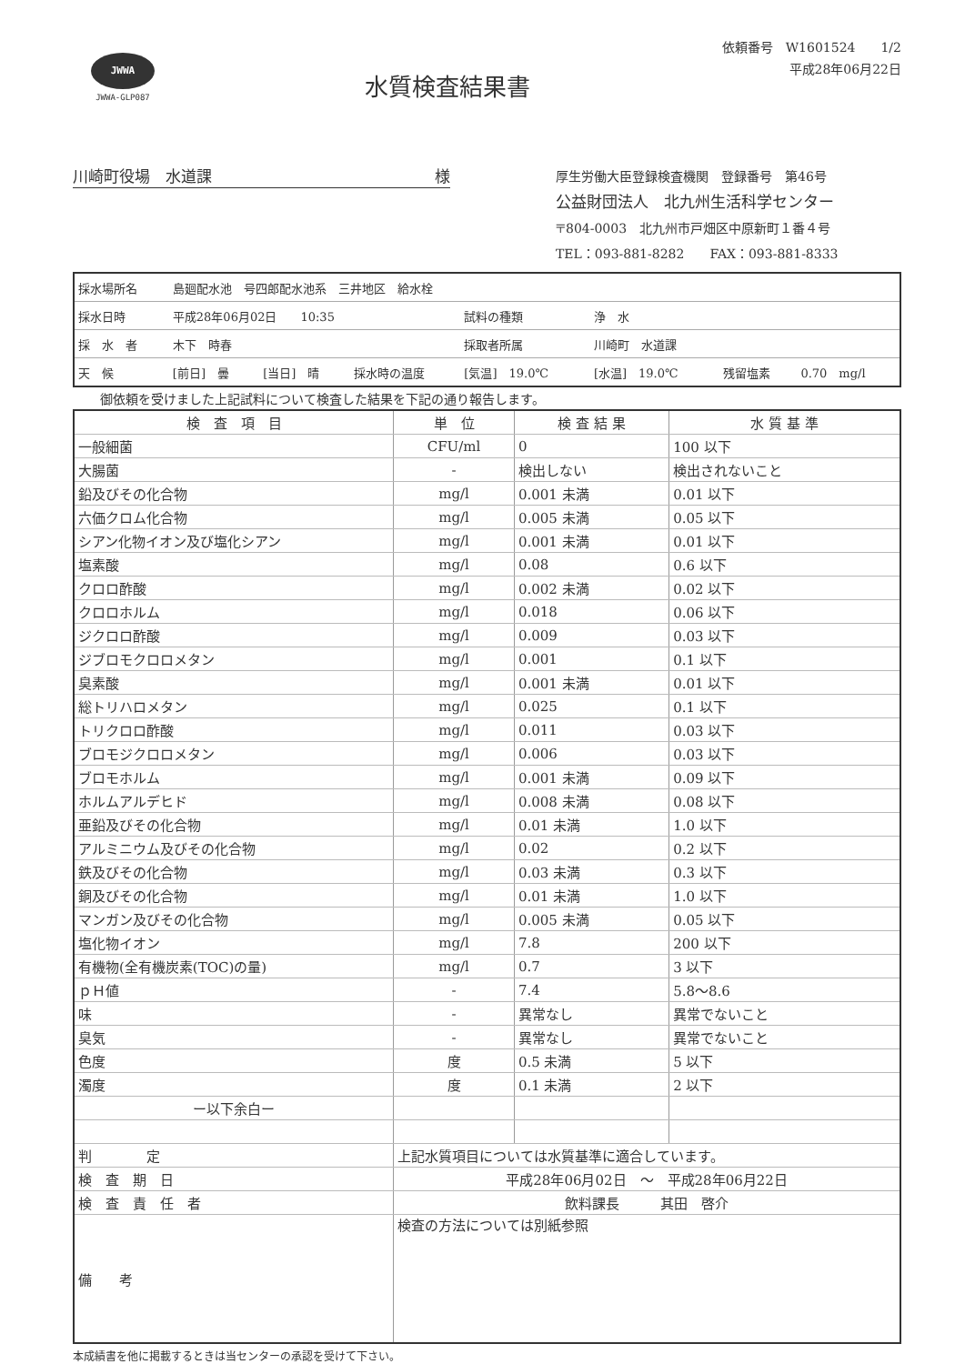JWWA
JWWA-GLP087
水質検査結果書
依頼番号　W1601524　　1/2
平成28年06月22日
川崎町役場　水道課 様
厚生労働大臣登録検査機関　登録番号　第46号
公益財団法人　北九州生活科学センター
〒804-0003　北九州市戸畑区中原新町１番４号
TEL：093-881-8282　　FAX：093-881-8333
| 採水場所名 | 島廻配水池 号四郎配水池系 三井地区 給水栓 | | | | | | |
| 採水日時 | 平成28年06月02日 10:35 | | | 試料の種類 | 浄 水 | | |
| 採 水 者 | 木下 時春 | | | 採取者所属 | 川崎町 水道課 | | |
| 天 候 | [前日] 曇 | [当日] 晴 | 採水時の温度 | [気温] 19.0℃ | [水温] 19.0℃ | 残留塩素 | 0.70 mg/l |
御依頼を受けました上記試料について検査した結果を下記の通り報告します。
| 検 査 項 目 | 単 位 | 検 査 結 果 | 水 質 基 準 |
| --- | --- | --- | --- |
| 一般細菌 | CFU/ml | 0 | 100 以下 |
| 大腸菌 | - | 検出しない | 検出されないこと |
| 鉛及びその化合物 | mg/l | 0.001 未満 | 0.01 以下 |
| 六価クロム化合物 | mg/l | 0.005 未満 | 0.05 以下 |
| シアン化物イオン及び塩化シアン | mg/l | 0.001 未満 | 0.01 以下 |
| 塩素酸 | mg/l | 0.08 | 0.6 以下 |
| クロロ酢酸 | mg/l | 0.002 未満 | 0.02 以下 |
| クロロホルム | mg/l | 0.018 | 0.06 以下 |
| ジクロロ酢酸 | mg/l | 0.009 | 0.03 以下 |
| ジブロモクロロメタン | mg/l | 0.001 | 0.1 以下 |
| 臭素酸 | mg/l | 0.001 未満 | 0.01 以下 |
| 総トリハロメタン | mg/l | 0.025 | 0.1 以下 |
| トリクロロ酢酸 | mg/l | 0.011 | 0.03 以下 |
| ブロモジクロロメタン | mg/l | 0.006 | 0.03 以下 |
| ブロモホルム | mg/l | 0.001 未満 | 0.09 以下 |
| ホルムアルデヒド | mg/l | 0.008 未満 | 0.08 以下 |
| 亜鉛及びその化合物 | mg/l | 0.01 未満 | 1.0 以下 |
| アルミニウム及びその化合物 | mg/l | 0.02 | 0.2 以下 |
| 鉄及びその化合物 | mg/l | 0.03 未満 | 0.3 以下 |
| 銅及びその化合物 | mg/l | 0.01 未満 | 1.0 以下 |
| マンガン及びその化合物 | mg/l | 0.005 未満 | 0.05 以下 |
| 塩化物イオン | mg/l | 7.8 | 200 以下 |
| 有機物(全有機炭素(TOC)の量) | mg/l | 0.7 | 3 以下 |
| ｐＨ値 | - | 7.4 | 5.8～8.6 |
| 味 | - | 異常なし | 異常でないこと |
| 臭気 | - | 異常なし | 異常でないこと |
| 色度 | 度 | 0.5 未満 | 5 以下 |
| 濁度 | 度 | 0.1 未満 | 2 以下 |
| ー以下余白ー | | | |
| 判 定 | 上記水質項目については水質基準に適合しています。 | | |
| 検 査 期 日 | 平成28年06月02日 ～ 平成28年06月22日 | | |
| 検 査 責 任 者 | 飲料課長 其田 啓介 | | |
| 備 考 | 検査の方法については別紙参照 | | |
本成績書を他に掲載するときは当センターの承認を受けて下さい。